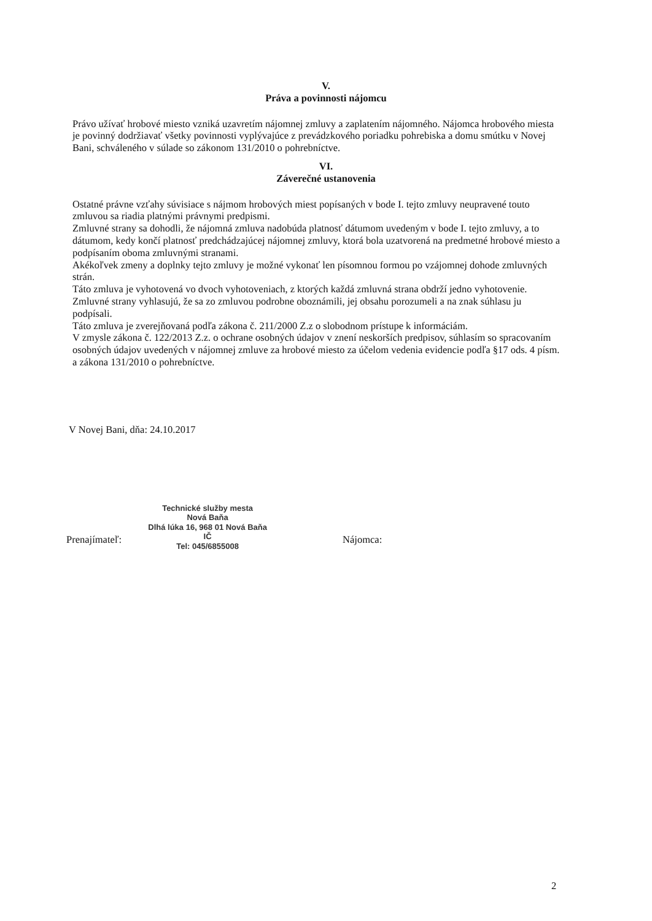V.
Práva a povinnosti nájomcu
Právo užívať hrobové miesto vzniká uzavretím nájomnej zmluvy a zaplatením nájomného. Nájomca hrobového miesta je povinný dodržiavať všetky povinnosti vyplývajúce z prevádzkového poriadku pohrebiska a domu smútku v Novej Bani, schváleného v súlade so zákonom 131/2010 o pohrebníctve.
VI.
Záverečné ustanovenia
Ostatné právne vzťahy súvisiace s nájmom hrobových miest popísaných v bode I. tejto zmluvy neupravené touto zmluvou sa riadia platnými právnymi predpismi.
Zmluvné strany sa dohodli, že nájomná zmluva nadobúda platnosť dátumom uvedeným v bode I. tejto zmluvy, a to dátumom, kedy končí platnosť predchádzajúcej nájomnej zmluvy, ktorá bola uzatvorená na predmetné hrobové miesto a podpísaním oboma zmluvnými stranami.
Akékoľvek zmeny a doplnky tejto zmluvy je možné vykonať len písomnou formou po vzájomnej dohode zmluvných strán.
Táto zmluva je vyhotovená vo dvoch vyhotoveniach, z ktorých každá zmluvná strana obdrží jedno vyhotovenie.
Zmluvné strany vyhlasujú, že sa zo zmluvou podrobne oboznámili, jej obsahu porozumeli a na znak súhlasu ju podpísali.
Táto zmluva je zverejňovaná podľa zákona č. 211/2000 Z.z o slobodnom prístupe k informáciám.
V zmysle zákona č. 122/2013 Z.z. o ochrane osobných údajov v znení neskorších predpisov, súhlasím so spracovaním osobných údajov uvedených v nájomnej zmluve za hrobové miesto za účelom vedenia evidencie podľa §17 ods. 4 písm. a zákona 131/2010 o pohrebníctve.
V Novej Bani, dňa: 24.10.2017
Prenajímateľ:
Technické služby mesta
Nová Baňa
Dlhá lúka 16, 968 01 Nová Baňa
IČ
Tel: 045/6855008
Nájomca:
2